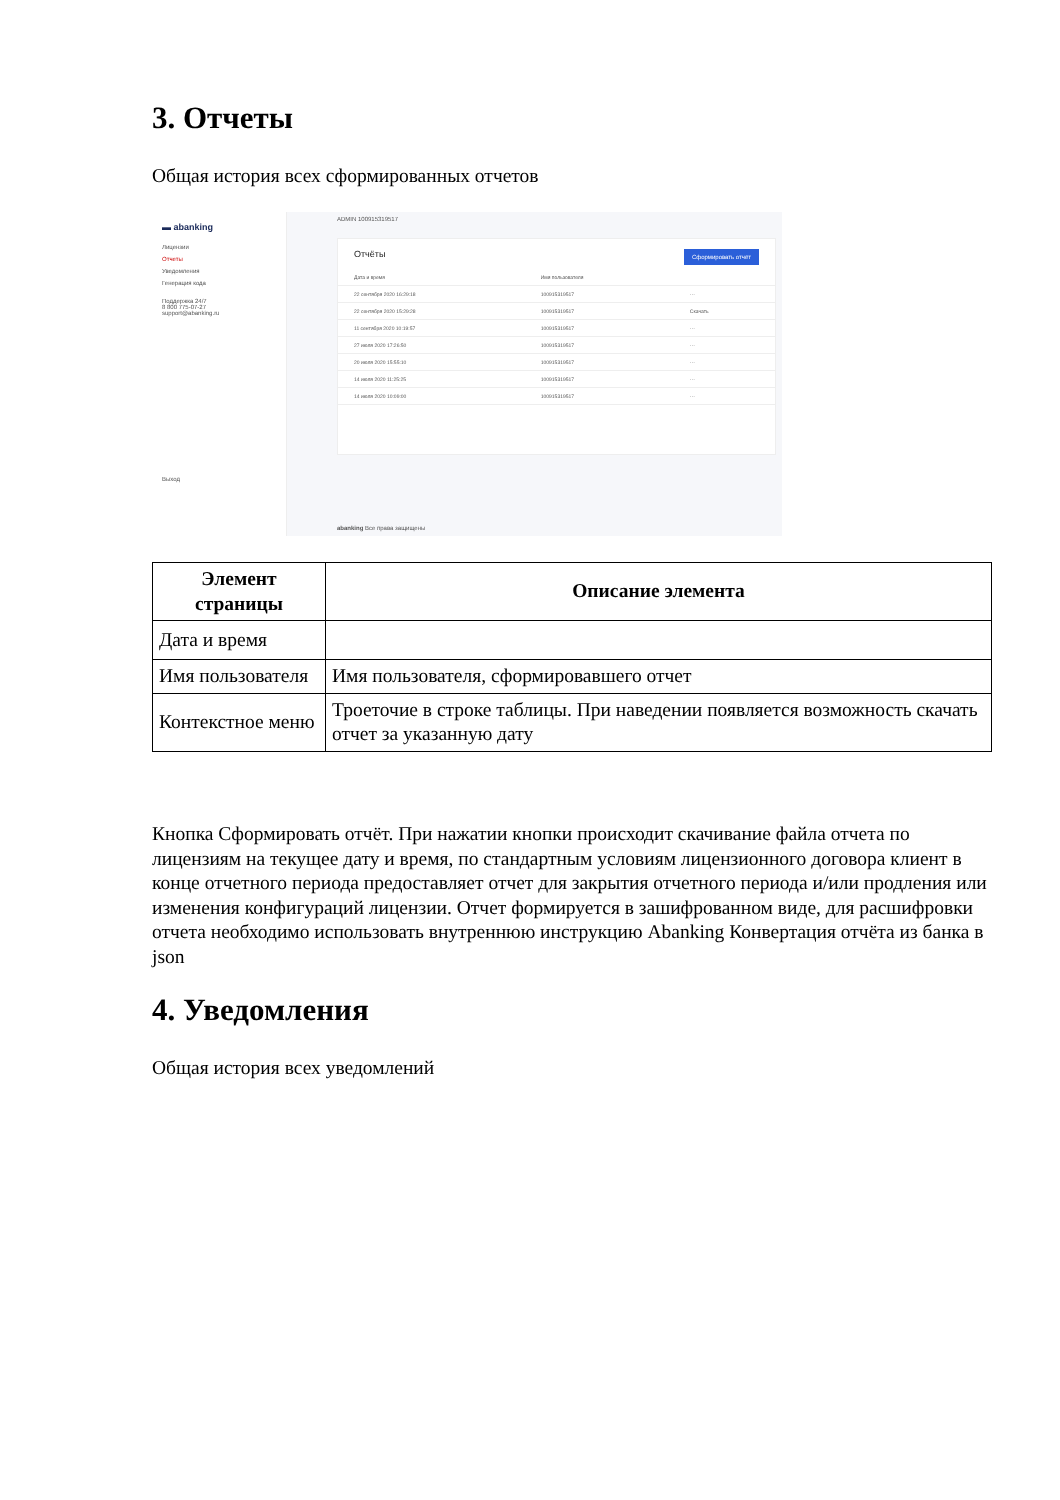3. Отчеты
Общая история всех сформированных отчетов
▬ abanking
Лицензии
Отчеты
Уведомления
Генерация кода
Поддержка 24/7
8 800 775-07-27
support@abanking.ru
Выход
ADMIN 100915319517
Сформировать отчёт
Отчёты
| Дата и время | Имя пользователя | |
| 22 сентября 2020 16:29:18 | 100915319517 | ··· |
| 22 сентября 2020 15:29:28 | 100915319517 | Скачать |
| 11 сентября 2020 10:19:57 | 100915319517 | ··· |
| 27 июля 2020 17:26:50 | 100915319517 | ··· |
| 20 июля 2020 15:55:10 | 100915319517 | ··· |
| 14 июля 2020 11:25:25 | 100915319517 | ··· |
| 14 июля 2020 10:09:00 | 100915319517 | ··· |
abanking Все права защищены
| Элемент страницы | Описание элемента |
| --- | --- |
| Дата и время | |
| Имя пользователя | Имя пользователя, сформировавшего отчет |
| Контекстное меню | Троеточие в строке таблицы. При наведении появляется возможность скачать отчет за указанную дату |
Кнопка Сформировать отчёт. При нажатии кнопки происходит скачивание файла отчета по лицензиям на текущее дату и время, по стандартным условиям лицензионного договора клиент в конце отчетного периода предоставляет отчет для закрытия отчетного периода и/или продления или изменения конфигураций лицензии. Отчет формируется в зашифрованном виде, для расшифровки отчета необходимо использовать внутреннюю инструкцию Abanking Конвертация отчёта из банка в json
4. Уведомления
Общая история всех уведомлений